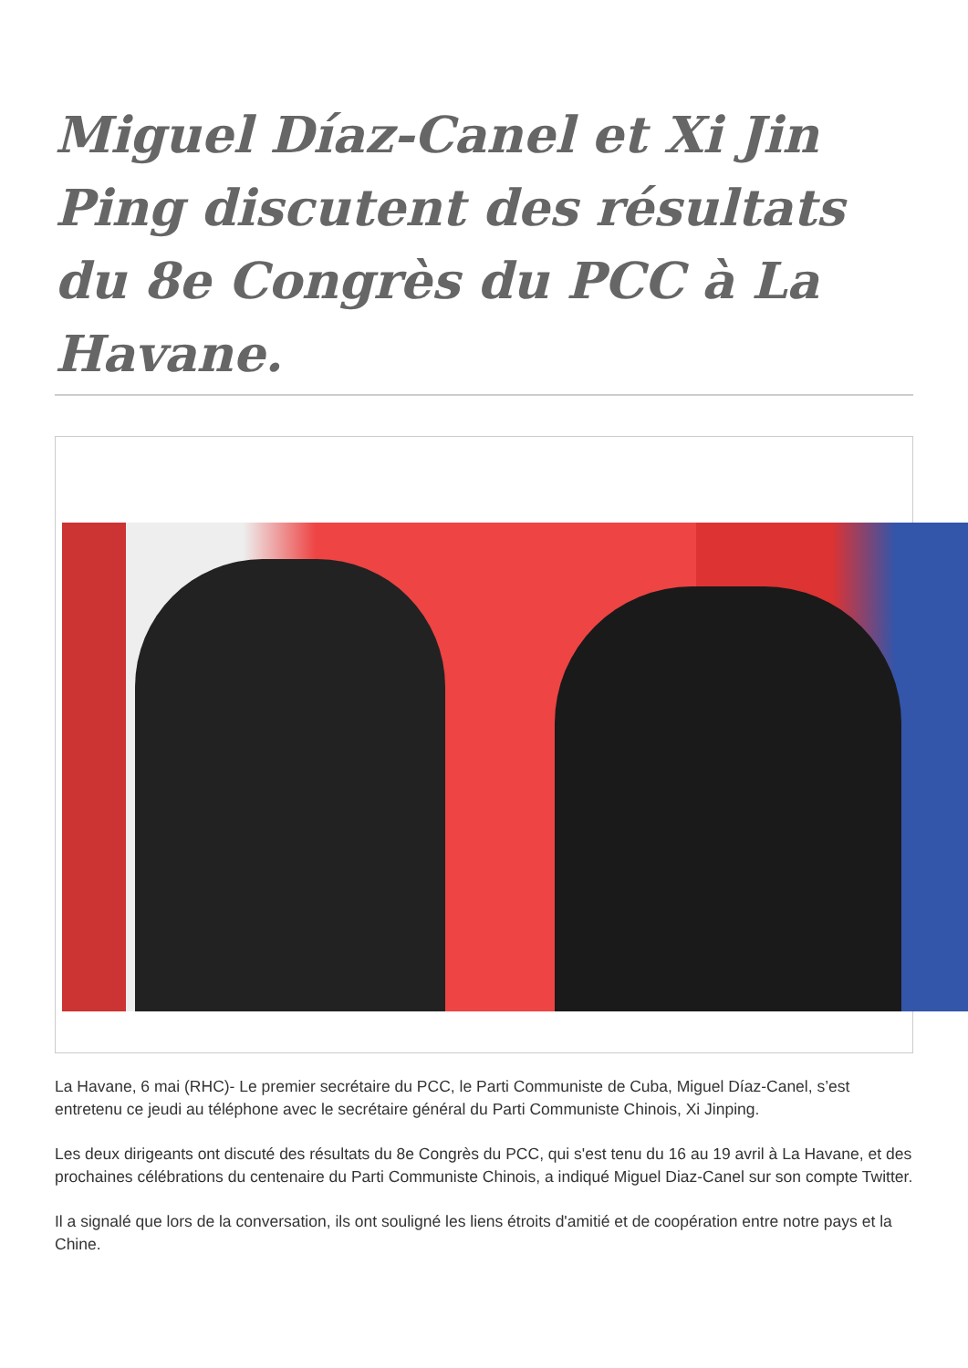Miguel Díaz-Canel et Xi Jin Ping discutent des résultats du 8e Congrès du PCC à La Havane.
La Havane, 6 mai (RHC)- Le premier secrétaire du PCC, le Parti Communiste de Cuba, Miguel Díaz-Canel, s’est entretenu ce jeudi au téléphone avec le secrétaire général du Parti Communiste Chinois, Xi Jinping.
Les deux dirigeants ont discuté des résultats du 8e Congrès du PCC, qui s'est tenu du 16 au 19 avril à La Havane, et des prochaines célébrations du centenaire du Parti Communiste Chinois, a indiqué Miguel Diaz-Canel sur son compte Twitter.
Il a signalé que lors de la conversation, ils ont souligné les liens étroits d'amitié et de coopération entre notre pays et la Chine.